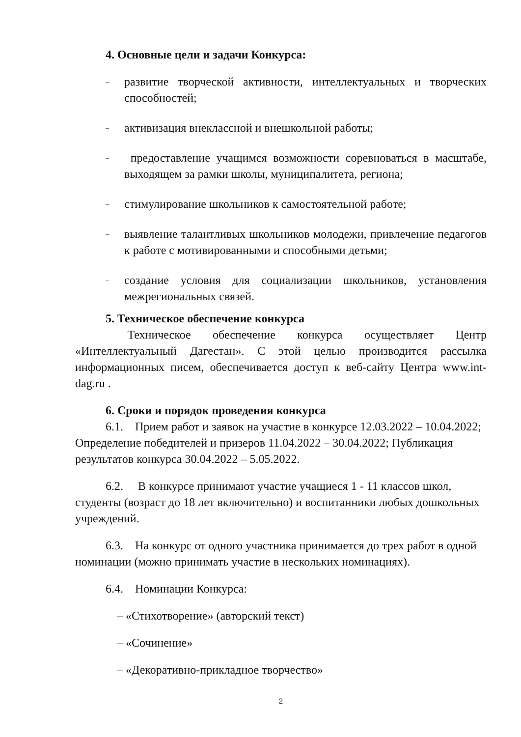4. Основные цели и задачи Конкурса:
– развитие творческой активности, интеллектуальных и творческих способностей;
– активизация внеклассной и внешкольной работы;
– предоставление учащимся возможности соревноваться в масштабе, выходящем за рамки школы, муниципалитета, региона;
– стимулирование школьников к самостоятельной работе;
– выявление талантливых школьников молодежи, привлечение педагогов к работе с мотивированными и способными детьми;
– создание условия для социализации школьников, установления межрегиональных связей.
5. Техническое обеспечение конкурса
Техническое обеспечение конкурса осуществляет Центр «Интеллектуальный Дагестан». С этой целью производится рассылка информационных писем, обеспечивается доступ к веб-сайту Центра www.int-dag.ru .
6. Сроки и порядок проведения конкурса
6.1. Прием работ и заявок на участие в конкурсе 12.03.2022 – 10.04.2022; Определение победителей и призеров 11.04.2022 – 30.04.2022; Публикация результатов конкурса 30.04.2022 – 5.05.2022.
6.2. В конкурсе принимают участие учащиеся 1 - 11 классов школ, студенты (возраст до 18 лет включительно) и воспитанники любых дошкольных учреждений.
6.3. На конкурс от одного участника принимается до трех работ в одной номинации (можно принимать участие в нескольких номинациях).
6.4. Номинации Конкурса:
– «Стихотворение» (авторский текст)
– «Сочинение»
– «Декоративно-прикладное творчество»
2